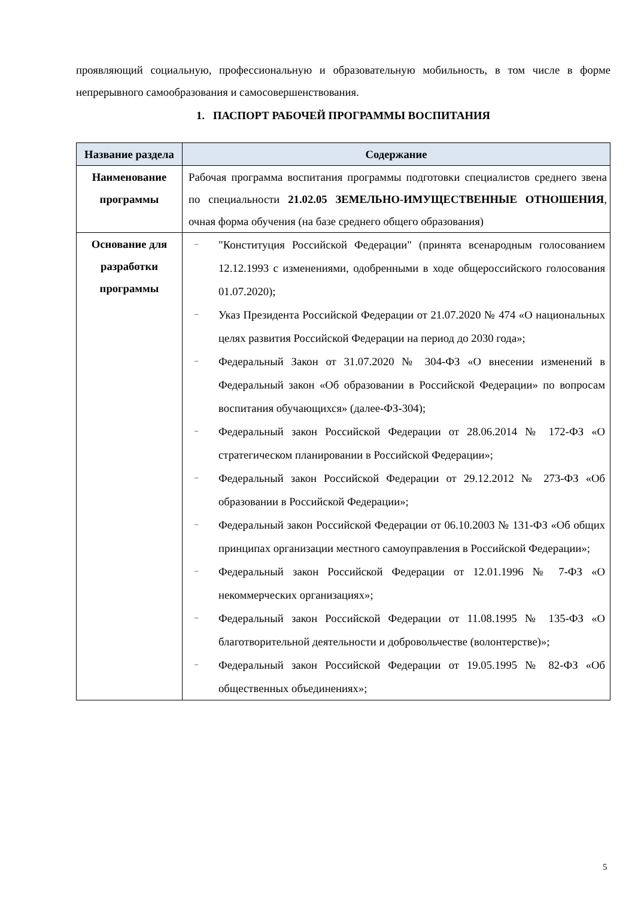проявляющий социальную, профессиональную и образовательную мобильность, в том числе в форме непрерывного самообразования и самосовершенствования.
1. ПАСПОРТ РАБОЧЕЙ ПРОГРАММЫ ВОСПИТАНИЯ
| Название раздела | Содержание |
| --- | --- |
| Наименование программы | Рабочая программа воспитания программы подготовки специалистов среднего звена по специальности 21.02.05 ЗЕМЕЛЬНО-ИМУЩЕСТВЕННЫЕ ОТНОШЕНИЯ , очная форма обучения (на базе среднего общего образования) |
| Основание для разработки программы | – "Конституция Российской Федерации" (принята всенародным голосованием 12.12.1993 с изменениями, одобренными в ходе общероссийского голосования 01.07.2020); – Указ Президента Российской Федерации от 21.07.2020 № 474 «О национальных целях развития Российской Федерации на период до 2030 года»; – Федеральный Закон от 31.07.2020 № 304-ФЗ «О внесении изменений в Федеральный закон «Об образовании в Российской Федерации» по вопросам воспитания обучающихся» (далее-ФЗ-304); – Федеральный закон Российской Федерации от 28.06.2014 № 172-ФЗ «О стратегическом планировании в Российской Федерации»; – Федеральный закон Российской Федерации от 29.12.2012 № 273-ФЗ «Об образовании в Российской Федерации»; – Федеральный закон Российской Федерации от 06.10.2003 № 131-ФЗ «Об общих принципах организации местного самоуправления в Российской Федерации»; – Федеральный закон Российской Федерации от 12.01.1996 № 7-ФЗ «О некоммерческих организациях»; – Федеральный закон Российской Федерации от 11.08.1995 № 135-ФЗ «О благотворительной деятельности и добровольчестве (волонтерстве)»; – Федеральный закон Российской Федерации от 19.05.1995 № 82-ФЗ «Об общественных объединениях»; |
5